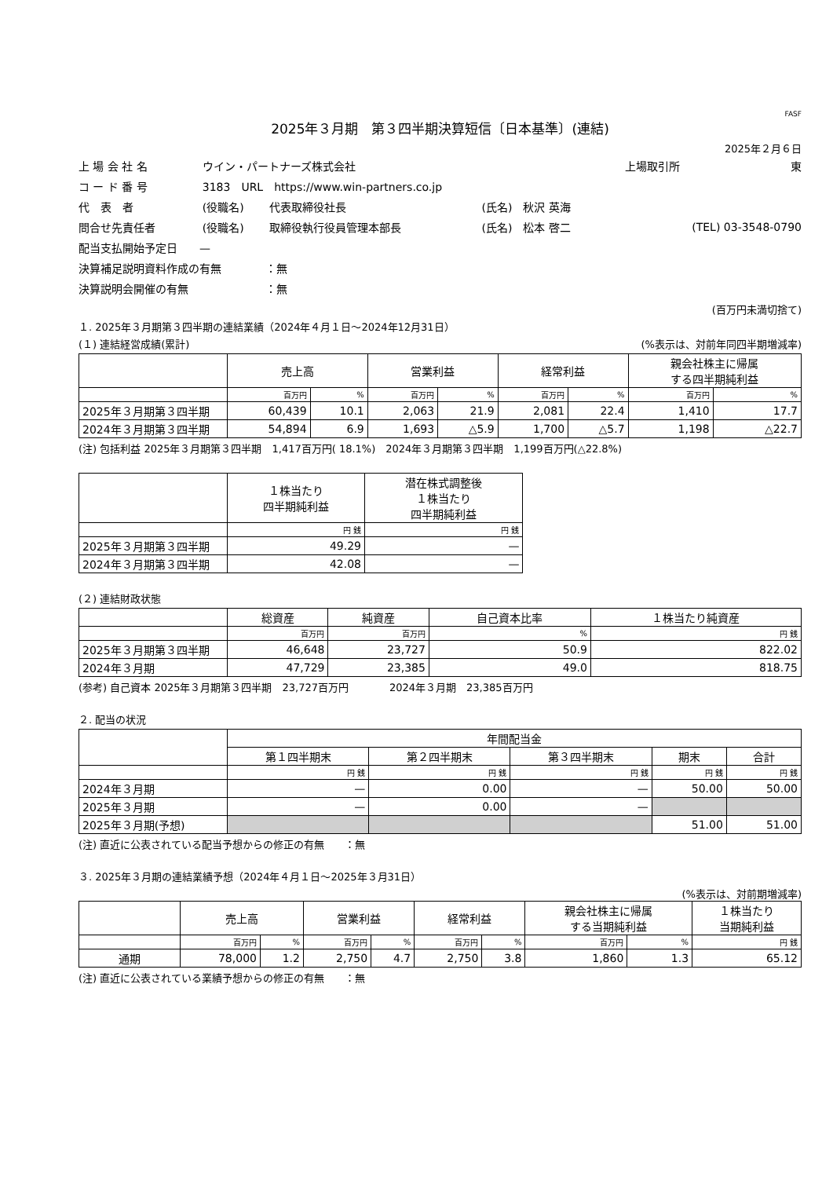FASF
2025年３月期　第３四半期決算短信〔日本基準〕(連結)
2025年２月６日
| 上 場 会 社 名 | ウイン・パートナーズ株式会社 | | | 上場取引所 | 東 |
| コ ー ド 番 号 | 3183 URL https://www.win-partners.co.jp | | | | |
| 代 表 者 | (役職名) | 代表取締役社長 | (氏名) 秋沢 英海 | | |
| 問合せ先責任者 | (役職名) | 取締役執行役員管理本部長 | (氏名) 松本 啓二 | (TEL) 03-3548-0790 | |
| 配当支払開始予定日 — | | | | | |
| 決算補足説明資料作成の有無 ：無 | | | | | |
| 決算説明会開催の有無 ：無 | | | | | |
(百万円未満切捨て)
１. 2025年３月期第３四半期の連結業績（2024年４月１日～2024年12月31日）
(１) 連結経営成績(累計) (%表示は、対前年同四半期増減率)
| | 売上高 | | 営業利益 | | 経常利益 | | 親会社株主に帰属 する四半期純利益 | |
| --- | --- | --- | --- | --- | --- | --- | --- | --- |
| | 百万円 | % | 百万円 | % | 百万円 | % | 百万円 | % |
| 2025年３月期第３四半期 | 60,439 | 10.1 | 2,063 | 21.9 | 2,081 | 22.4 | 1,410 | 17.7 |
| 2024年３月期第３四半期 | 54,894 | 6.9 | 1,693 | △5.9 | 1,700 | △5.7 | 1,198 | △22.7 |
(注) 包括利益 2025年３月期第３四半期　1,417百万円( 18.1%)　2024年３月期第３四半期　1,199百万円(△22.8%)
| | １株当たり 四半期純利益 | 潜在株式調整後 １株当たり 四半期純利益 |
| --- | --- | --- |
| | 円 銭 | 円 銭 |
| 2025年３月期第３四半期 | 49.29 | — |
| 2024年３月期第３四半期 | 42.08 | — |
(２) 連結財政状態
| | 総資産 | 純資産 | 自己資本比率 | １株当たり純資産 |
| --- | --- | --- | --- | --- |
| | 百万円 | 百万円 | % | 円 銭 |
| 2025年３月期第３四半期 | 46,648 | 23,727 | 50.9 | 822.02 |
| 2024年３月期 | 47,729 | 23,385 | 49.0 | 818.75 |
(参考) 自己資本 2025年３月期第３四半期　23,727百万円　　　　2024年３月期　23,385百万円
２. 配当の状況
| | 年間配当金 | | | | |
| --- | --- | --- | --- | --- | --- |
| | 第１四半期末 | 第２四半期末 | 第３四半期末 | 期末 | 合計 |
| | 円 銭 | 円 銭 | 円 銭 | 円 銭 | 円 銭 |
| 2024年３月期 | — | 0.00 | — | 50.00 | 50.00 |
| 2025年３月期 | — | 0.00 | — | | |
| 2025年３月期(予想) | | | | 51.00 | 51.00 |
(注) 直近に公表されている配当予想からの修正の有無　　：無
３. 2025年３月期の連結業績予想（2024年４月１日～2025年３月31日）
(%表示は、対前期増減率)
| | 売上高 | | 営業利益 | | 経常利益 | | 親会社株主に帰属 する当期純利益 | | １株当たり 当期純利益 |
| --- | --- | --- | --- | --- | --- | --- | --- | --- | --- |
| | 百万円 | % | 百万円 | % | 百万円 | % | 百万円 | % | 円 銭 |
| 通期 | 78,000 | 1.2 | 2,750 | 4.7 | 2,750 | 3.8 | 1,860 | 1.3 | 65.12 |
(注) 直近に公表されている業績予想からの修正の有無　　：無